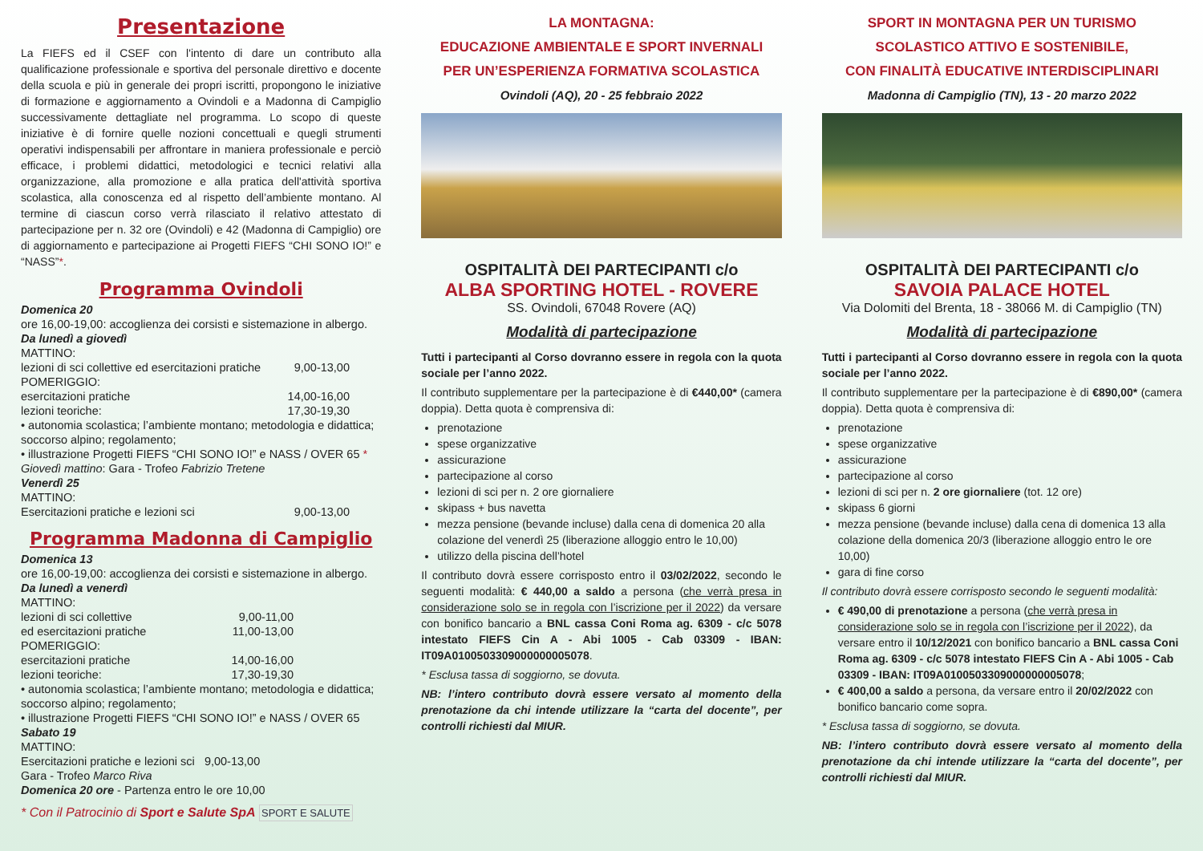Presentazione
La FIEFS ed il CSEF con l'intento di dare un contributo alla qualificazione professionale e sportiva del personale direttivo e docente della scuola e più in generale dei propri iscritti, propongono le iniziative di formazione e aggiornamento a Ovindoli e a Madonna di Campiglio successivamente dettagliate nel programma. Lo scopo di queste iniziative è di fornire quelle nozioni concettuali e quegli strumenti operativi indispensabili per affrontare in maniera professionale e perciò efficace, i problemi didattici, metodologici e tecnici relativi alla organizzazione, alla promozione e alla pratica dell'attività sportiva scolastica, alla conoscenza ed al rispetto dell’ambiente montano. Al termine di ciascun corso verrà rilasciato il relativo attestato di partecipazione per n. 32 ore (Ovindoli) e 42 (Madonna di Campiglio) ore di aggiornamento e partecipazione ai Progetti FIEFS “CHI SONO IO!” e “NASS”*.
Programma Ovindoli
Domenica 20
ore 16,00-19,00: accoglienza dei corsisti e sistemazione in albergo.
Da lunedì a giovedì
MATTINO:
lezioni di sci collettive ed esercitazioni pratiche 9,00-13,00
POMERIGGIO:
esercitazioni pratiche 14,00-16,00
lezioni teoriche: 17,30-19,30
• autonomia scolastica; l’ambiente montano; metodologia e didattica; soccorso alpino; regolamento;
• illustrazione Progetti FIEFS “CHI SONO IO!” e NASS / OVER 65 *
Giovedì mattino: Gara - Trofeo Fabrizio Tretene
Venerdì 25
MATTINO:
Esercitazioni pratiche e lezioni sci 9,00-13,00
Programma Madonna di Campiglio
Domenica 13
ore 16,00-19,00: accoglienza dei corsisti e sistemazione in albergo.
Da lunedì a venerdì
MATTINO:
lezioni di sci collettive 9,00-11,00
ed esercitazioni pratiche 11,00-13,00
POMERIGGIO:
esercitazioni pratiche 14,00-16,00
lezioni teoriche: 17,30-19,30
• autonomia scolastica; l’ambiente montano; metodologia e didattica; soccorso alpino; regolamento;
• illustrazione Progetti FIEFS “CHI SONO IO!” e NASS / OVER 65
Sabato 19
MATTINO:
Esercitazioni pratiche e lezioni sci 9,00-13,00
Gara - Trofeo Marco Riva
Domenica 20 ore - Partenza entro le ore 10,00
* Con il Patrocinio di Sport e Salute SpA SPORT E SALUTE
LA MONTAGNA:
EDUCAZIONE AMBIENTALE E SPORT INVERNALI
PER UN’ESPERIENZA FORMATIVA SCOLASTICA
Ovindoli (AQ), 20 - 25 febbraio 2022
OSPITALITÀ DEI PARTECIPANTI c/o
ALBA SPORTING HOTEL - ROVERE
SS. Ovindoli, 67048 Rovere (AQ)
Modalità di partecipazione
Tutti i partecipanti al Corso dovranno essere in regola con la quota sociale per l’anno 2022.
Il contributo supplementare per la partecipazione è di €440,00* (camera doppia). Detta quota è comprensiva di:
prenotazione
spese organizzative
assicurazione
partecipazione al corso
lezioni di sci per n. 2 ore giornaliere
skipass + bus navetta
mezza pensione (bevande incluse) dalla cena di domenica 20 alla colazione del venerdì 25 (liberazione alloggio entro le 10,00)
utilizzo della piscina dell’hotel
Il contributo dovrà essere corrisposto entro il 03/02/2022, secondo le seguenti modalità: € 440,00 a saldo a persona (che verrà presa in considerazione solo se in regola con l’iscrizione per il 2022) da versare con bonifico bancario a BNL cassa Coni Roma ag. 6309 - c/c 5078 intestato FIEFS Cin A - Abi 1005 - Cab 03309 - IBAN: IT09A0100503309000000005078.
* Esclusa tassa di soggiorno, se dovuta.
NB: l’intero contributo dovrà essere versato al momento della prenotazione da chi intende utilizzare la “carta del docente”, per controlli richiesti dal MIUR.
SPORT IN MONTAGNA PER UN TURISMO
SCOLASTICO ATTIVO E SOSTENIBILE,
CON FINALITÀ EDUCATIVE INTERDISCIPLINARI
Madonna di Campiglio (TN), 13 - 20 marzo 2022
OSPITALITÀ DEI PARTECIPANTI c/o
SAVOIA PALACE HOTEL
Via Dolomiti del Brenta, 18 - 38066 M. di Campiglio (TN)
Modalità di partecipazione
Tutti i partecipanti al Corso dovranno essere in regola con la quota sociale per l’anno 2022.
Il contributo supplementare per la partecipazione è di €890,00* (camera doppia). Detta quota è comprensiva di:
prenotazione
spese organizzative
assicurazione
partecipazione al corso
lezioni di sci per n. 2 ore giornaliere (tot. 12 ore)
skipass 6 giorni
mezza pensione (bevande incluse) dalla cena di domenica 13 alla colazione della domenica 20/3 (liberazione alloggio entro le ore 10,00)
gara di fine corso
Il contributo dovrà essere corrisposto secondo le seguenti modalità:
€ 490,00 di prenotazione a persona (che verrà presa in considerazione solo se in regola con l’iscrizione per il 2022), da versare entro il 10/12/2021 con bonifico bancario a BNL cassa Coni Roma ag. 6309 - c/c 5078 intestato FIEFS Cin A - Abi 1005 - Cab 03309 - IBAN: IT09A0100503309000000005078;
€ 400,00 a saldo a persona, da versare entro il 20/02/2022 con bonifico bancario come sopra.
* Esclusa tassa di soggiorno, se dovuta.
NB: l’intero contributo dovrà essere versato al momento della prenotazione da chi intende utilizzare la “carta del docente”, per controlli richiesti dal MIUR.